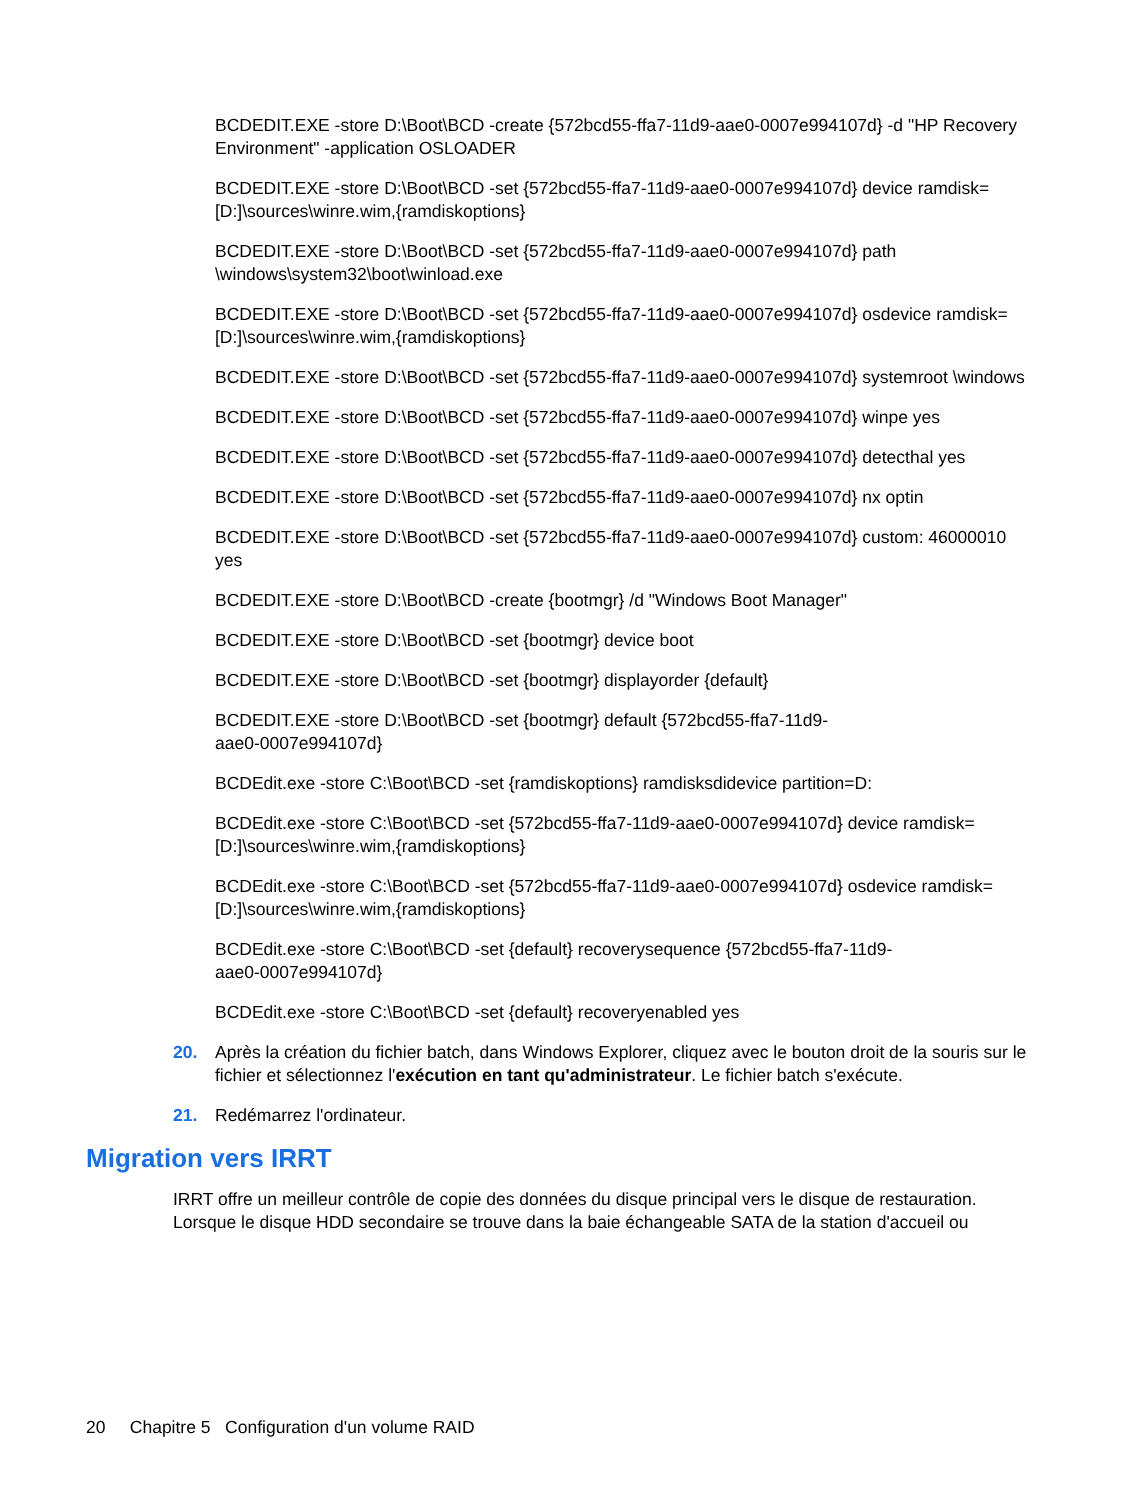BCDEDIT.EXE -store D:\Boot\BCD -create {572bcd55-ffa7-11d9-aae0-0007e994107d} -d "HP Recovery Environment" -application OSLOADER
BCDEDIT.EXE -store D:\Boot\BCD -set {572bcd55-ffa7-11d9-aae0-0007e994107d} device ramdisk=[D:]\sources\winre.wim,{ramdiskoptions}
BCDEDIT.EXE -store D:\Boot\BCD -set {572bcd55-ffa7-11d9-aae0-0007e994107d} path \windows\system32\boot\winload.exe
BCDEDIT.EXE -store D:\Boot\BCD -set {572bcd55-ffa7-11d9-aae0-0007e994107d} osdevice ramdisk=[D:]\sources\winre.wim,{ramdiskoptions}
BCDEDIT.EXE -store D:\Boot\BCD -set {572bcd55-ffa7-11d9-aae0-0007e994107d} systemroot \windows
BCDEDIT.EXE -store D:\Boot\BCD -set {572bcd55-ffa7-11d9-aae0-0007e994107d} winpe yes
BCDEDIT.EXE -store D:\Boot\BCD -set {572bcd55-ffa7-11d9-aae0-0007e994107d} detecthal yes
BCDEDIT.EXE -store D:\Boot\BCD -set {572bcd55-ffa7-11d9-aae0-0007e994107d} nx optin
BCDEDIT.EXE -store D:\Boot\BCD -set {572bcd55-ffa7-11d9-aae0-0007e994107d} custom: 46000010 yes
BCDEDIT.EXE -store D:\Boot\BCD -create {bootmgr} /d "Windows Boot Manager"
BCDEDIT.EXE -store D:\Boot\BCD -set {bootmgr} device boot
BCDEDIT.EXE -store D:\Boot\BCD -set {bootmgr} displayorder {default}
BCDEDIT.EXE -store D:\Boot\BCD -set {bootmgr} default {572bcd55-ffa7-11d9-
aae0-0007e994107d}
BCDEdit.exe -store C:\Boot\BCD -set {ramdiskoptions} ramdisksdidevice partition=D:
BCDEdit.exe -store C:\Boot\BCD -set {572bcd55-ffa7-11d9-aae0-0007e994107d} device ramdisk=[D:]\sources\winre.wim,{ramdiskoptions}
BCDEdit.exe -store C:\Boot\BCD -set {572bcd55-ffa7-11d9-aae0-0007e994107d} osdevice ramdisk=[D:]\sources\winre.wim,{ramdiskoptions}
BCDEdit.exe -store C:\Boot\BCD -set {default} recoverysequence {572bcd55-ffa7-11d9-
aae0-0007e994107d}
BCDEdit.exe -store C:\Boot\BCD -set {default} recoveryenabled yes
20. Après la création du fichier batch, dans Windows Explorer, cliquez avec le bouton droit de la souris sur le fichier et sélectionnez l'exécution en tant qu'administrateur. Le fichier batch s'exécute.
21. Redémarrez l'ordinateur.
Migration vers IRRT
IRRT offre un meilleur contrôle de copie des données du disque principal vers le disque de restauration. Lorsque le disque HDD secondaire se trouve dans la baie échangeable SATA de la station d'accueil ou
20 Chapitre 5 Configuration d'un volume RAID